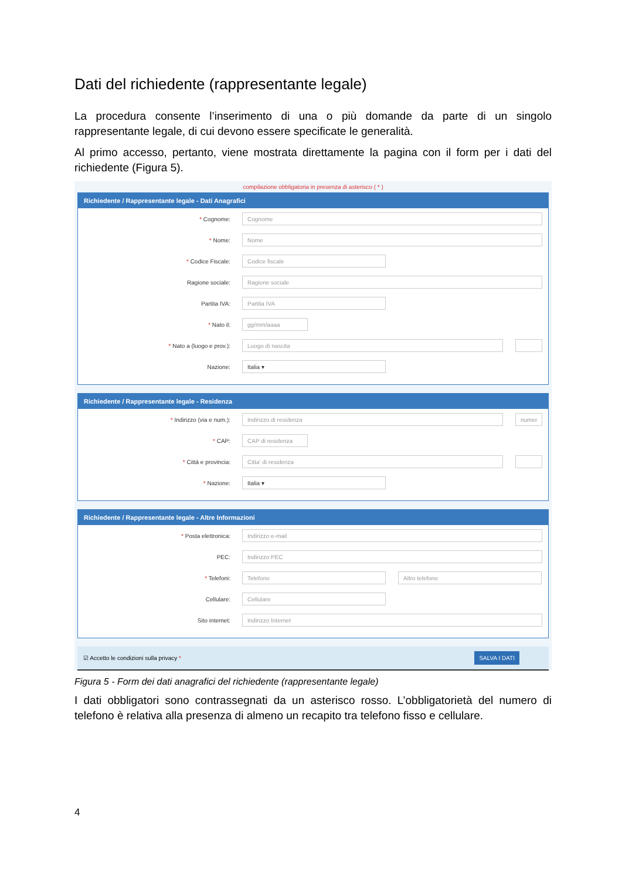Dati del richiedente (rappresentante legale)
La procedura consente l’inserimento di una o più domande da parte di un singolo rappresentante legale, di cui devono essere specificate le generalità.
Al primo accesso, pertanto, viene mostrata direttamente la pagina con il form per i dati del richiedente (Figura 5).
compilazione obbligatoria in presenza di asterisco ( * )
Richiedente / Rappresentante legale - Dati Anagrafici
* Cognome: Cognome
* Nome: Nome
* Codice Fiscale: Codice fiscale
Ragione sociale: Ragione sociale
Partita IVA: Partita IVA
* Nato il: gg/mm/aaaa
* Nato a (luogo e prov.): Luogo di nascita
Nazione: Italia ▾
Richiedente / Rappresentante legale - Residenza
* Indirizzo (via e num.): Indirizzo di residenza numer
* CAP: CAP di residenza
* Città e provincia: Citta' di residenza
* Nazione: Italia ▾
Richiedente / Rappresentante legale - Altre Informazioni
* Posta elettronica: Indirizzo e-mail
PEC: Indirizzo PEC
* Telefoni: Telefono Altro telefono
Cellulare: Cellulare
Sito internet: Indirizzo Internet
☑ Accetto le condizioni sulla privacy * SALVA I DATI
Figura 5 - Form dei dati anagrafici del richiedente (rappresentante legale)
I dati obbligatori sono contrassegnati da un asterisco rosso. L’obbligatorietà del numero di telefono è relativa alla presenza di almeno un recapito tra telefono fisso e cellulare.
4